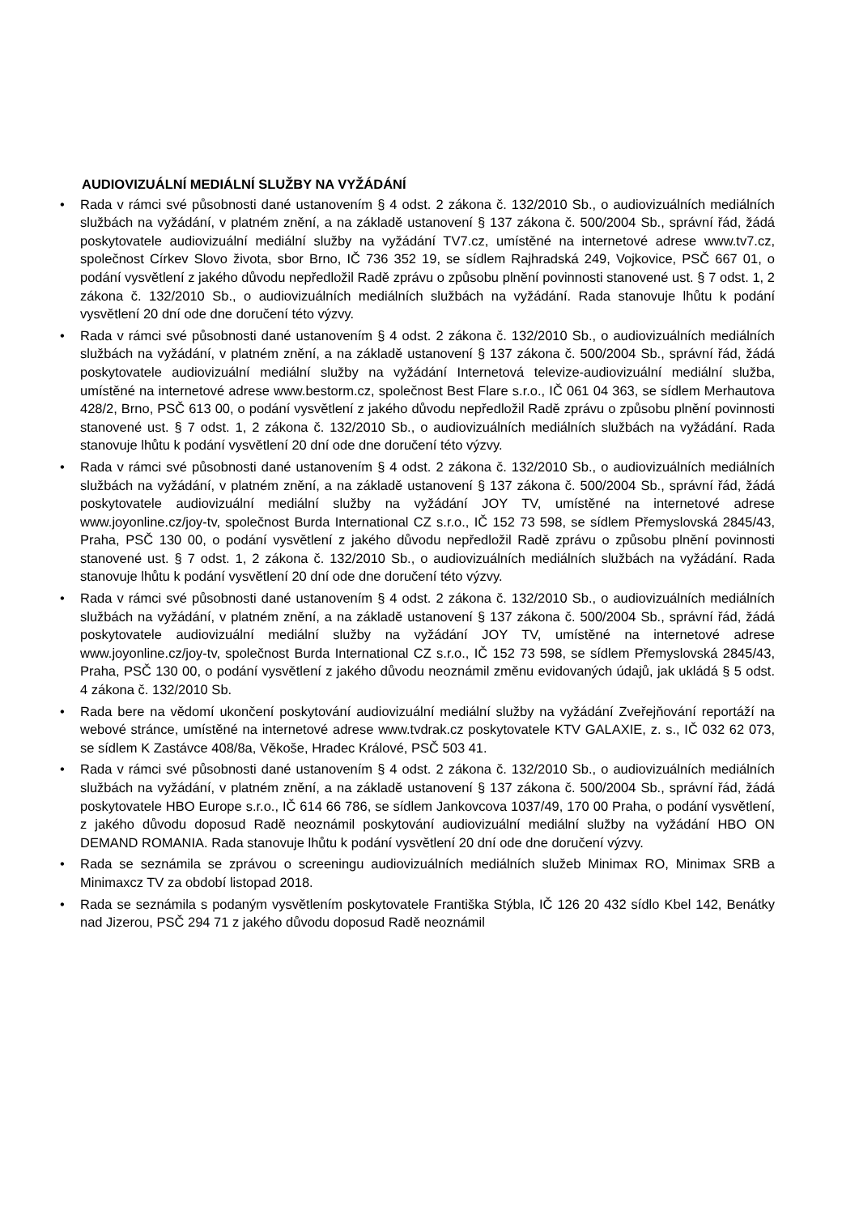AUDIOVIZUÁLNÍ MEDIÁLNÍ SLUŽBY NA VYŽÁDÁNÍ
• Rada v rámci své působnosti dané ustanovením § 4 odst. 2 zákona č. 132/2010 Sb., o audiovizuálních mediálních službách na vyžádání, v platném znění, a na základě ustanovení § 137 zákona č. 500/2004 Sb., správní řád, žádá poskytovatele audiovizuální mediální služby na vyžádání TV7.cz, umístěné na internetové adrese www.tv7.cz, společnost Církev Slovo života, sbor Brno, IČ 736 352 19, se sídlem Rajhradská 249, Vojkovice, PSČ 667 01, o podání vysvětlení z jakého důvodu nepředložil Radě zprávu o způsobu plnění povinnosti stanovené ust. § 7 odst. 1, 2 zákona č. 132/2010 Sb., o audiovizuálních mediálních službách na vyžádání. Rada stanovuje lhůtu k podání vysvětlení 20 dní ode dne doručení této výzvy.
• Rada v rámci své působnosti dané ustanovením § 4 odst. 2 zákona č. 132/2010 Sb., o audiovizuálních mediálních službách na vyžádání, v platném znění, a na základě ustanovení § 137 zákona č. 500/2004 Sb., správní řád, žádá poskytovatele audiovizuální mediální služby na vyžádání Internetová televize-audiovizuální mediální služba, umístěné na internetové adrese www.bestorm.cz, společnost Best Flare s.r.o., IČ 061 04 363, se sídlem Merhautova 428/2, Brno, PSČ 613 00, o podání vysvětlení z jakého důvodu nepředložil Radě zprávu o způsobu plnění povinnosti stanovené ust. § 7 odst. 1, 2 zákona č. 132/2010 Sb., o audiovizuálních mediálních službách na vyžádání. Rada stanovuje lhůtu k podání vysvětlení 20 dní ode dne doručení této výzvy.
• Rada v rámci své působnosti dané ustanovením § 4 odst. 2 zákona č. 132/2010 Sb., o audiovizuálních mediálních službách na vyžádání, v platném znění, a na základě ustanovení § 137 zákona č. 500/2004 Sb., správní řád, žádá poskytovatele audiovizuální mediální služby na vyžádání JOY TV, umístěné na internetové adrese www.joyonline.cz/joy-tv, společnost Burda International CZ s.r.o., IČ 152 73 598, se sídlem Přemyslovská 2845/43, Praha, PSČ 130 00, o podání vysvětlení z jakého důvodu nepředložil Radě zprávu o způsobu plnění povinnosti stanovené ust. § 7 odst. 1, 2 zákona č. 132/2010 Sb., o audiovizuálních mediálních službách na vyžádání. Rada stanovuje lhůtu k podání vysvětlení 20 dní ode dne doručení této výzvy.
• Rada v rámci své působnosti dané ustanovením § 4 odst. 2 zákona č. 132/2010 Sb., o audiovizuálních mediálních službách na vyžádání, v platném znění, a na základě ustanovení § 137 zákona č. 500/2004 Sb., správní řád, žádá poskytovatele audiovizuální mediální služby na vyžádání JOY TV, umístěné na internetové adrese www.joyonline.cz/joy-tv, společnost Burda International CZ s.r.o., IČ 152 73 598, se sídlem Přemyslovská 2845/43, Praha, PSČ 130 00, o podání vysvětlení z jakého důvodu neoznámil změnu evidovaných údajů, jak ukládá § 5 odst. 4 zákona č. 132/2010 Sb.
• Rada bere na vědomí ukončení poskytování audiovizuální mediální služby na vyžádání Zveřejňování reportáží na webové stránce, umístěné na internetové adrese www.tvdrak.cz poskytovatele KTV GALAXIE, z. s., IČ 032 62 073, se sídlem K Zastávce 408/8a, Věkoše, Hradec Králové, PSČ 503 41.
• Rada v rámci své působnosti dané ustanovením § 4 odst. 2 zákona č. 132/2010 Sb., o audiovizuálních mediálních službách na vyžádání, v platném znění, a na základě ustanovení § 137 zákona č. 500/2004 Sb., správní řád, žádá poskytovatele HBO Europe s.r.o., IČ 614 66 786, se sídlem Jankovcova 1037/49, 170 00 Praha, o podání vysvětlení, z jakého důvodu doposud Radě neoznámil poskytování audiovizuální mediální služby na vyžádání HBO ON DEMAND ROMANIA. Rada stanovuje lhůtu k podání vysvětlení 20 dní ode dne doručení výzvy.
• Rada se seznámila se zprávou o screeningu audiovizuálních mediálních služeb Minimax RO, Minimax SRB a Minimaxcz TV za období listopad 2018.
• Rada se seznámila s podaným vysvětlením poskytovatele Františka Stýbla, IČ 126 20 432 sídlo Kbel 142, Benátky nad Jizerou, PSČ 294 71 z jakého důvodu doposud Radě neoznámil